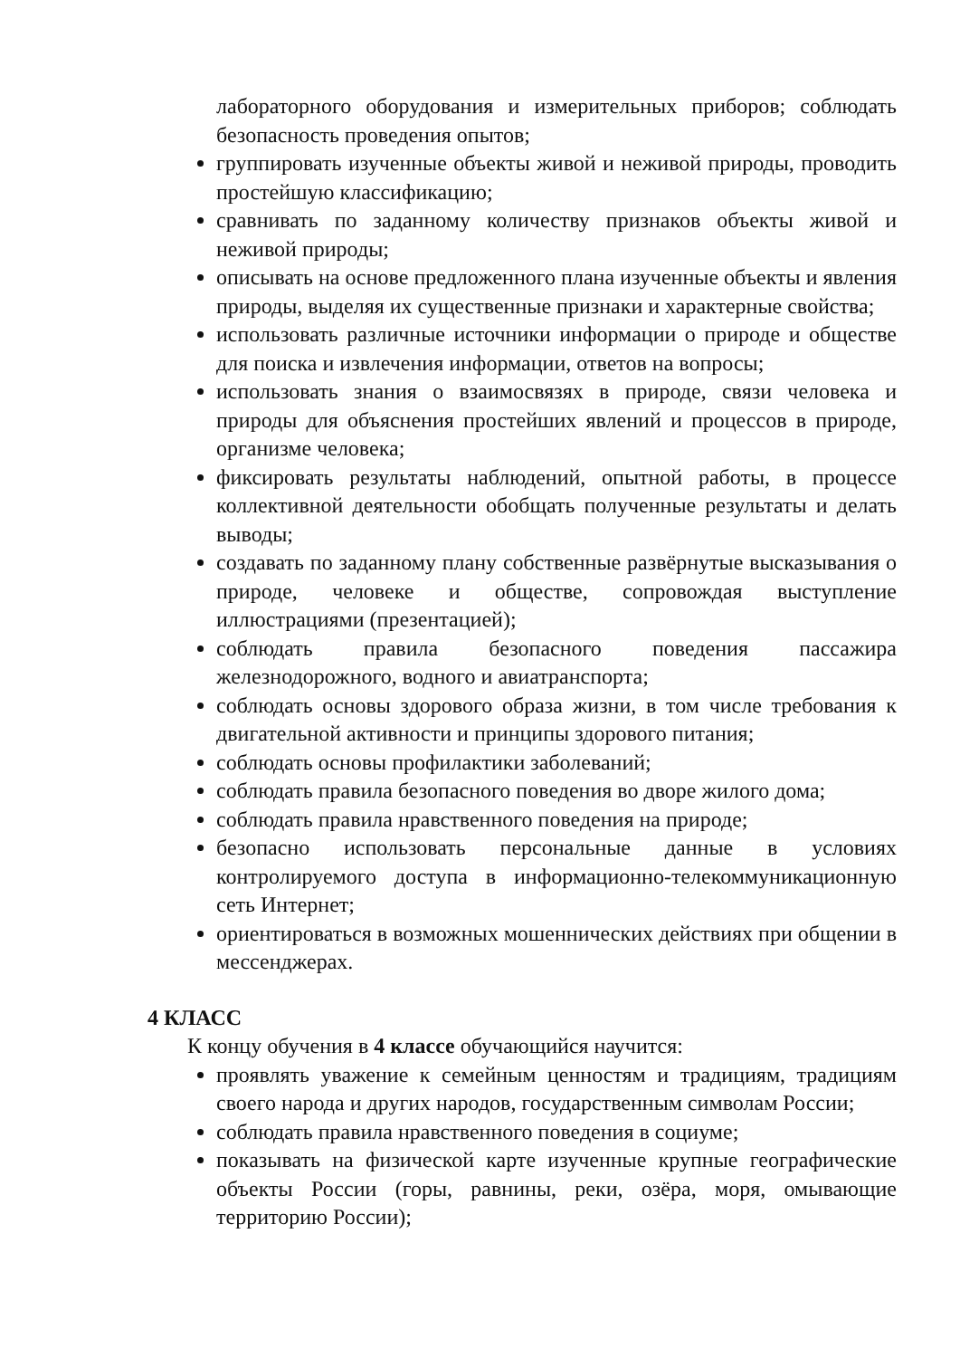лабораторного оборудования и измерительных приборов; соблюдать безопасность проведения опытов;
группировать изученные объекты живой и неживой природы, проводить простейшую классификацию;
сравнивать по заданному количеству признаков объекты живой и неживой природы;
описывать на основе предложенного плана изученные объекты и явления природы, выделяя их существенные признаки и характерные свойства;
использовать различные источники информации о природе и обществе для поиска и извлечения информации, ответов на вопросы;
использовать знания о взаимосвязях в природе, связи человека и природы для объяснения простейших явлений и процессов в природе, организме человека;
фиксировать результаты наблюдений, опытной работы, в процессе коллективной деятельности обобщать полученные результаты и делать выводы;
создавать по заданному плану собственные развёрнутые высказывания о природе, человеке и обществе, сопровождая выступление иллюстрациями (презентацией);
соблюдать правила безопасного поведения пассажира железнодорожного, водного и авиатранспорта;
соблюдать основы здорового образа жизни, в том числе требования к двигательной активности и принципы здорового питания;
соблюдать основы профилактики заболеваний;
соблюдать правила безопасного поведения во дворе жилого дома;
соблюдать правила нравственного поведения на природе;
безопасно использовать персональные данные в условиях контролируемого доступа в информационно-телекоммуникационную сеть Интернет;
ориентироваться в возможных мошеннических действиях при общении в мессенджерах.
4 КЛАСС
К концу обучения в 4 классе обучающийся научится:
проявлять уважение к семейным ценностям и традициям, традициям своего народа и других народов, государственным символам России;
соблюдать правила нравственного поведения в социуме;
показывать на физической карте изученные крупные географические объекты России (горы, равнины, реки, озёра, моря, омывающие территорию России);